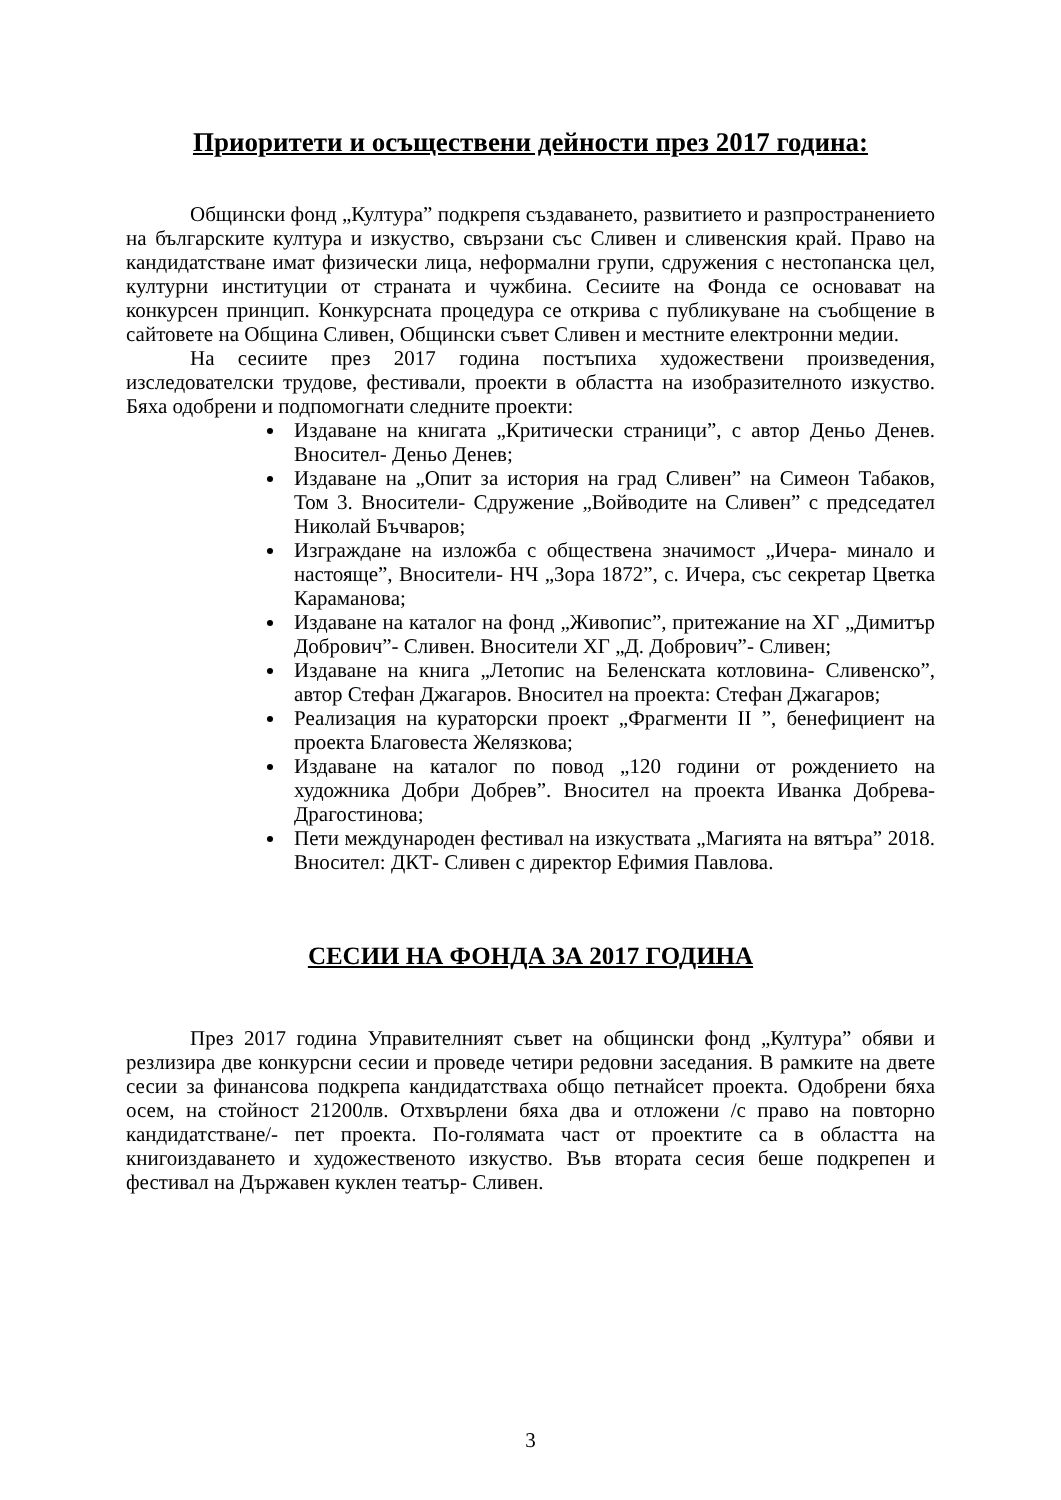Приоритети и осъществени дейности през 2017 година:
Общински фонд „Култура” подкрепя създаването, развитието и разпространението на българските култура и изкуство, свързани със Сливен и сливенския край. Право на кандидатстване имат физически лица, неформални групи, сдружения с нестопанска цел, културни институции от страната и чужбина. Сесиите на Фонда се основават на конкурсен принцип. Конкурсната процедура се открива с публикуване на съобщение в сайтовете на Община Сливен, Общински съвет Сливен и местните електронни медии.
На сесиите през 2017 година постъпиха художествени произведения, изследователски трудове, фестивали, проекти в областта на изобразителното изкуство. Бяха одобрени и подпомогнати следните проекти:
Издаване на книгата „Критически страници”, с автор Деньо Денев. Вносител- Деньо Денев;
Издаване на „Опит за история на град Сливен” на Симеон Табаков, Том 3. Вносители- Сдружение „Войводите на Сливен” с председател Николай Бъчваров;
Изграждане на изложба с обществена значимост „Ичера- минало и настояще”, Вносители- НЧ „Зора 1872”, с. Ичера, със секретар Цветка Караманова;
Издаване на каталог на фонд „Живопис”, притежание на ХГ „Димитър Добрович”- Сливен. Вносители ХГ „Д. Добрович”- Сливен;
Издаване на книга „Летопис на Беленската котловина- Сливенско”, автор Стефан Джагаров. Вносител на проекта: Стефан Джагаров;
Реализация на кураторски проект „Фрагменти II ”, бенефициент на проекта Благовеста Желязкова;
Издаване на каталог по повод „120 години от рождението на художника Добри Добрев”. Вносител на проекта Иванка Добрева-Драгостинова;
Пети международен фестивал на изкуствата „Магията на вятъра” 2018. Вносител: ДКТ- Сливен с директор Ефимия Павлова.
СЕСИИ НА ФОНДА ЗА 2017 ГОДИНА
През 2017 година Управителният съвет на общински фонд „Култура” обяви и резлизира две конкурсни сесии и проведе четири редовни заседания. В рамките на двете сесии за финансова подкрепа кандидатстваха общо петнайсет проекта. Одобрени бяха осем, на стойност 21200лв. Отхвърлени бяха два и отложени /с право на повторно кандидатстване/- пет проекта. По-голямата част от проектите са в областта на книгоиздаването и художественото изкуство. Във втората сесия беше подкрепен и фестивал на Държавен куклен театър- Сливен.
3